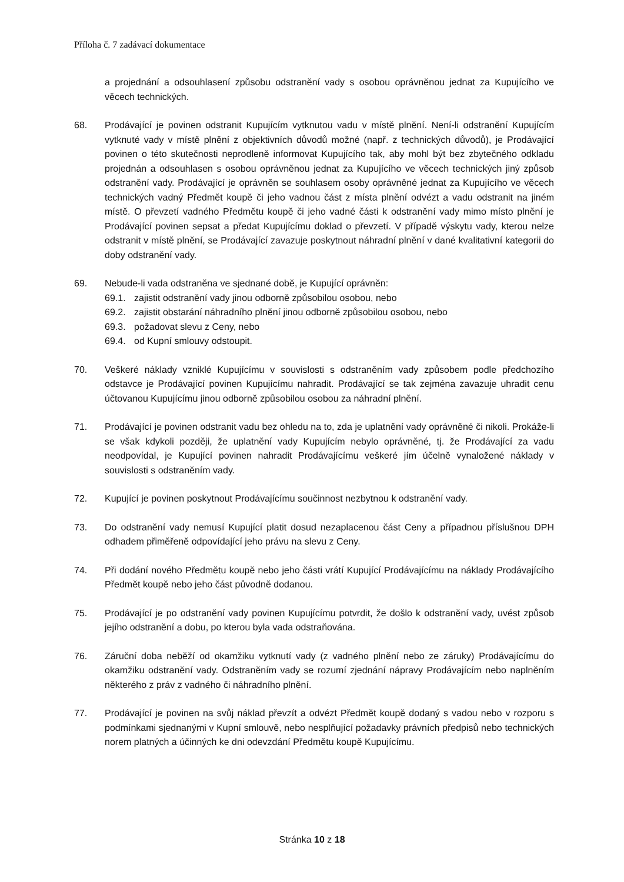Příloha č. 7 zadávací dokumentace
a projednání a odsouhlasení způsobu odstranění vady s osobou oprávněnou jednat za Kupujícího ve věcech technických.
68. Prodávající je povinen odstranit Kupujícím vytknutou vadu v místě plnění. Není-li odstranění Kupujícím vytknuté vady v místě plnění z objektivních důvodů možné (např. z technických důvodů), je Prodávající povinen o této skutečnosti neprodleně informovat Kupujícího tak, aby mohl být bez zbytečného odkladu projednán a odsouhlasen s osobou oprávněnou jednat za Kupujícího ve věcech technických jiný způsob odstranění vady. Prodávající je oprávněn se souhlasem osoby oprávněné jednat za Kupujícího ve věcech technických vadný Předmět koupě či jeho vadnou část z místa plnění odvézt a vadu odstranit na jiném místě. O převzetí vadného Předmětu koupě či jeho vadné části k odstranění vady mimo místo plnění je Prodávající povinen sepsat a předat Kupujícímu doklad o převzetí. V případě výskytu vady, kterou nelze odstranit v místě plnění, se Prodávající zavazuje poskytnout náhradní plnění v dané kvalitativní kategorii do doby odstranění vady.
69. Nebude-li vada odstraněna ve sjednané době, je Kupující oprávněn:
69.1. zajistit odstranění vady jinou odborně způsobilou osobou, nebo
69.2. zajistit obstarání náhradního plnění jinou odborně způsobilou osobou, nebo
69.3. požadovat slevu z Ceny, nebo
69.4. od Kupní smlouvy odstoupit.
70. Veškeré náklady vzniklé Kupujícímu v souvislosti s odstraněním vady způsobem podle předchozího odstavce je Prodávající povinen Kupujícímu nahradit. Prodávající se tak zejména zavazuje uhradit cenu účtovanou Kupujícímu jinou odborně způsobilou osobou za náhradní plnění.
71. Prodávající je povinen odstranit vadu bez ohledu na to, zda je uplatnění vady oprávněné či nikoli. Prokáže-li se však kdykoli později, že uplatnění vady Kupujícím nebylo oprávněné, tj. že Prodávající za vadu neodpovídal, je Kupující povinen nahradit Prodávajícímu veškeré jím účelně vynaložené náklady v souvislosti s odstraněním vady.
72. Kupující je povinen poskytnout Prodávajícímu součinnost nezbytnou k odstranění vady.
73. Do odstranění vady nemusí Kupující platit dosud nezaplacenou část Ceny a případnou příslušnou DPH odhadem přiměřeně odpovídající jeho právu na slevu z Ceny.
74. Při dodání nového Předmětu koupě nebo jeho části vrátí Kupující Prodávajícímu na náklady Prodávajícího Předmět koupě nebo jeho část původně dodanou.
75. Prodávající je po odstranění vady povinen Kupujícímu potvrdit, že došlo k odstranění vady, uvést způsob jejího odstranění a dobu, po kterou byla vada odstraňována.
76. Záruční doba neběží od okamžiku vytknutí vady (z vadného plnění nebo ze záruky) Prodávajícímu do okamžiku odstranění vady. Odstraněním vady se rozumí zjednání nápravy Prodávajícím nebo naplněním některého z práv z vadného či náhradního plnění.
77. Prodávající je povinen na svůj náklad převzít a odvézt Předmět koupě dodaný s vadou nebo v rozporu s podmínkami sjednanými v Kupní smlouvě, nebo nesplňující požadavky právních předpisů nebo technických norem platných a účinných ke dni odevzdání Předmětu koupě Kupujícímu.
Stránka 10 z 18